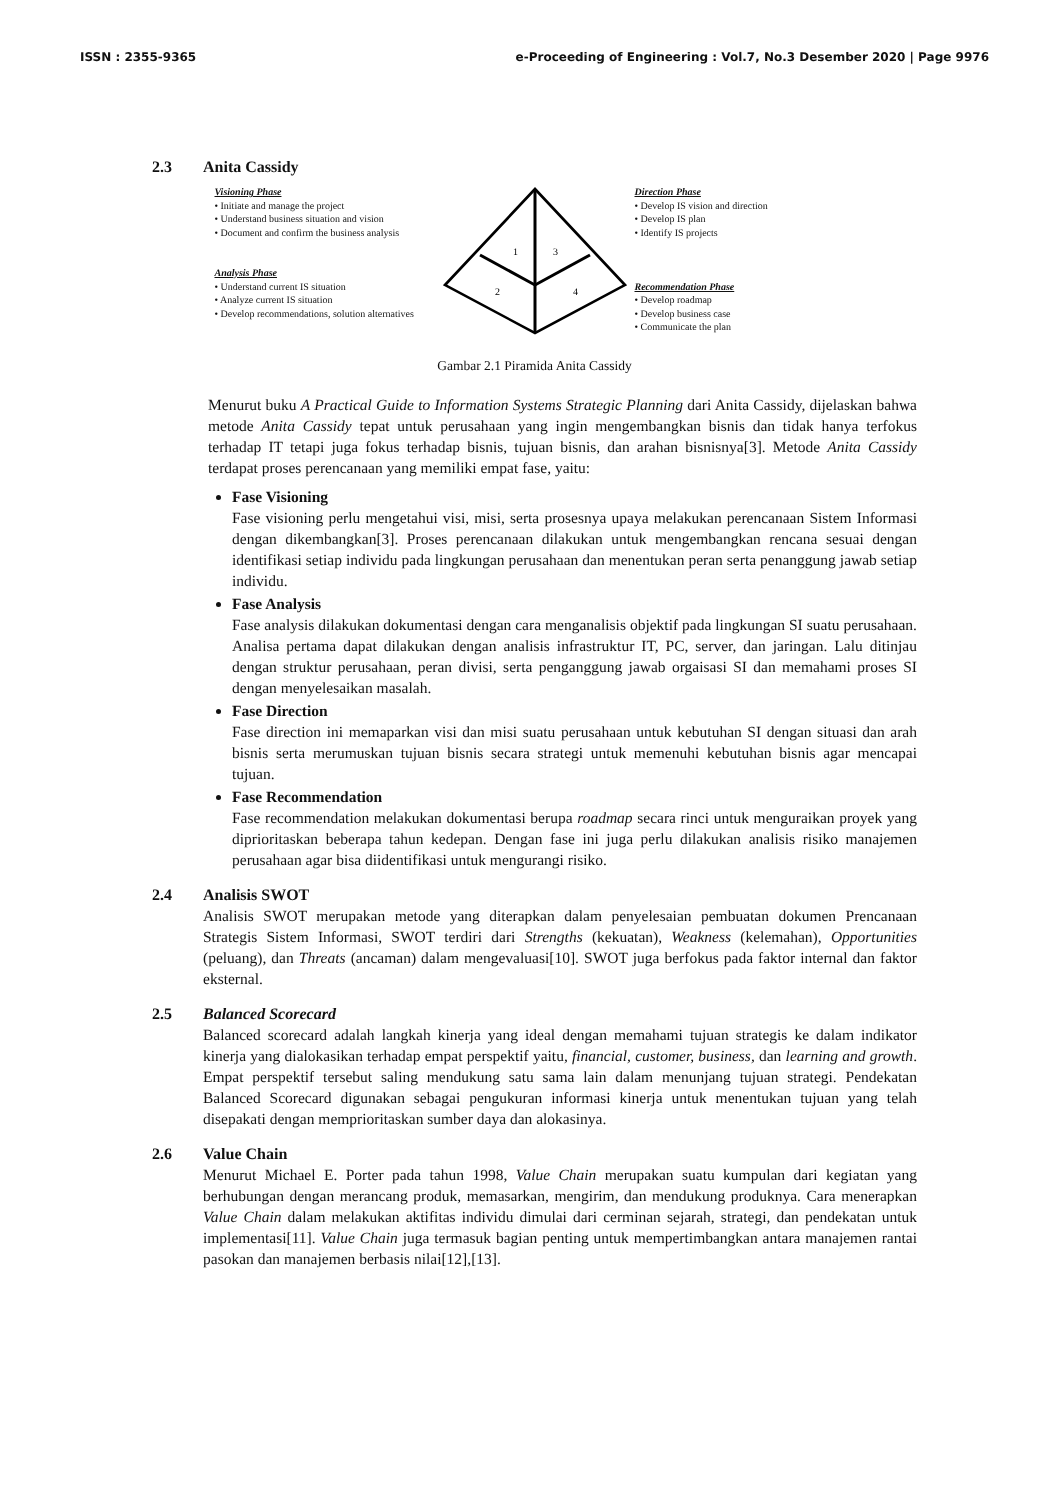ISSN : 2355-9365 e-Proceeding of Engineering : Vol.7, No.3 Desember 2020 | Page 9976
2.3 Anita Cassidy
Visioning Phase
• Initiate and manage the project
• Understand business situation and vision
• Document and confirm the business analysis
Analysis Phase
• Understand current IS situation
• Analyze current IS situation
• Develop recommendations, solution alternatives
1
3
2
4
Direction Phase
• Develop IS vision and direction
• Develop IS plan
• Identify IS projects
Recommendation Phase
• Develop roadmap
• Develop business case
• Communicate the plan
Gambar 2.1 Piramida Anita Cassidy
Menurut buku A Practical Guide to Information Systems Strategic Planning dari Anita Cassidy, dijelaskan bahwa metode Anita Cassidy tepat untuk perusahaan yang ingin mengembangkan bisnis dan tidak hanya terfokus terhadap IT tetapi juga fokus terhadap bisnis, tujuan bisnis, dan arahan bisnisnya[3]. Metode Anita Cassidy terdapat proses perencanaan yang memiliki empat fase, yaitu:
Fase Visioning
Fase visioning perlu mengetahui visi, misi, serta prosesnya upaya melakukan perencanaan Sistem Informasi dengan dikembangkan[3]. Proses perencanaan dilakukan untuk mengembangkan rencana sesuai dengan identifikasi setiap individu pada lingkungan perusahaan dan menentukan peran serta penanggung jawab setiap individu.
Fase Analysis
Fase analysis dilakukan dokumentasi dengan cara menganalisis objektif pada lingkungan SI suatu perusahaan. Analisa pertama dapat dilakukan dengan analisis infrastruktur IT, PC, server, dan jaringan. Lalu ditinjau dengan struktur perusahaan, peran divisi, serta penganggung jawab orgaisasi SI dan memahami proses SI dengan menyelesaikan masalah.
Fase Direction
Fase direction ini memaparkan visi dan misi suatu perusahaan untuk kebutuhan SI dengan situasi dan arah bisnis serta merumuskan tujuan bisnis secara strategi untuk memenuhi kebutuhan bisnis agar mencapai tujuan.
Fase Recommendation
Fase recommendation melakukan dokumentasi berupa roadmap secara rinci untuk menguraikan proyek yang diprioritaskan beberapa tahun kedepan. Dengan fase ini juga perlu dilakukan analisis risiko manajemen perusahaan agar bisa diidentifikasi untuk mengurangi risiko.
2.4 Analisis SWOT
Analisis SWOT merupakan metode yang diterapkan dalam penyelesaian pembuatan dokumen Prencanaan Strategis Sistem Informasi, SWOT terdiri dari Strengths (kekuatan), Weakness (kelemahan), Opportunities (peluang), dan Threats (ancaman) dalam mengevaluasi[10]. SWOT juga berfokus pada faktor internal dan faktor eksternal.
2.5 Balanced Scorecard
Balanced scorecard adalah langkah kinerja yang ideal dengan memahami tujuan strategis ke dalam indikator kinerja yang dialokasikan terhadap empat perspektif yaitu, financial, customer, business, dan learning and growth. Empat perspektif tersebut saling mendukung satu sama lain dalam menunjang tujuan strategi. Pendekatan Balanced Scorecard digunakan sebagai pengukuran informasi kinerja untuk menentukan tujuan yang telah disepakati dengan memprioritaskan sumber daya dan alokasinya.
2.6 Value Chain
Menurut Michael E. Porter pada tahun 1998, Value Chain merupakan suatu kumpulan dari kegiatan yang berhubungan dengan merancang produk, memasarkan, mengirim, dan mendukung produknya. Cara menerapkan Value Chain dalam melakukan aktifitas individu dimulai dari cerminan sejarah, strategi, dan pendekatan untuk implementasi[11]. Value Chain juga termasuk bagian penting untuk mempertimbangkan antara manajemen rantai pasokan dan manajemen berbasis nilai[12],[13].